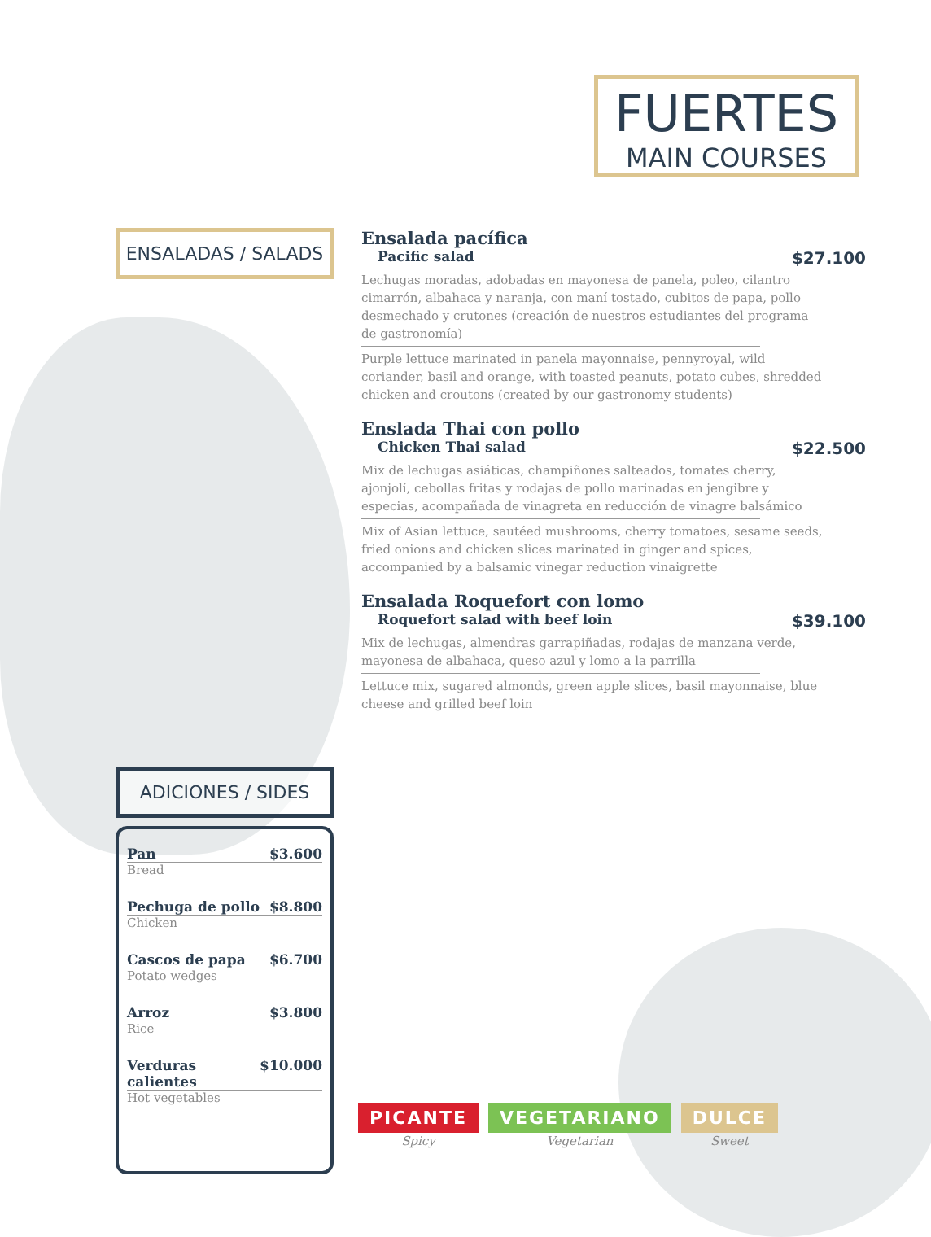FUERTES
MAIN COURSES
ENSALADAS / SALADS
Ensalada pacífica
Pacific salad $27.100
Lechugas moradas, adobadas en mayonesa de panela, poleo, cilantro cimarrón, albahaca y naranja, con maní tostado, cubitos de papa, pollo desmechado y crutones (creación de nuestros estudiantes del programa de gastronomía)
Purple lettuce marinated in panela mayonnaise, pennyroyal, wild coriander, basil and orange, with toasted peanuts, potato cubes, shredded chicken and croutons (created by our gastronomy students)
Enslada Thai con pollo
Chicken Thai salad $22.500
Mix de lechugas asiáticas, champiñones salteados, tomates cherry, ajonjolí, cebollas fritas y rodajas de pollo marinadas en jengibre y especias, acompañada de vinagreta en reducción de vinagre balsámico
Mix of Asian lettuce, sautéed mushrooms, cherry tomatoes, sesame seeds, fried onions and chicken slices marinated in ginger and spices, accompanied by a balsamic vinegar reduction vinaigrette
Ensalada Roquefort con lomo
Roquefort salad with beef loin $39.100
Mix de lechugas, almendras garrapiñadas, rodajas de manzana verde, mayonesa de albahaca, queso azul y lomo a la parrilla
Lettuce mix, sugared almonds, green apple slices, basil mayonnaise, blue cheese and grilled beef loin
ADICIONES / SIDES
Pan $3.600
Bread
Pechuga de pollo $8.800
Chicken
Cascos de papa $6.700
Potato wedges
Arroz $3.800
Rice
Verduras calientes $10.000
Hot vegetables
PICANTE
Spicy
VEGETARIANO
Vegetarian
DULCE
Sweet